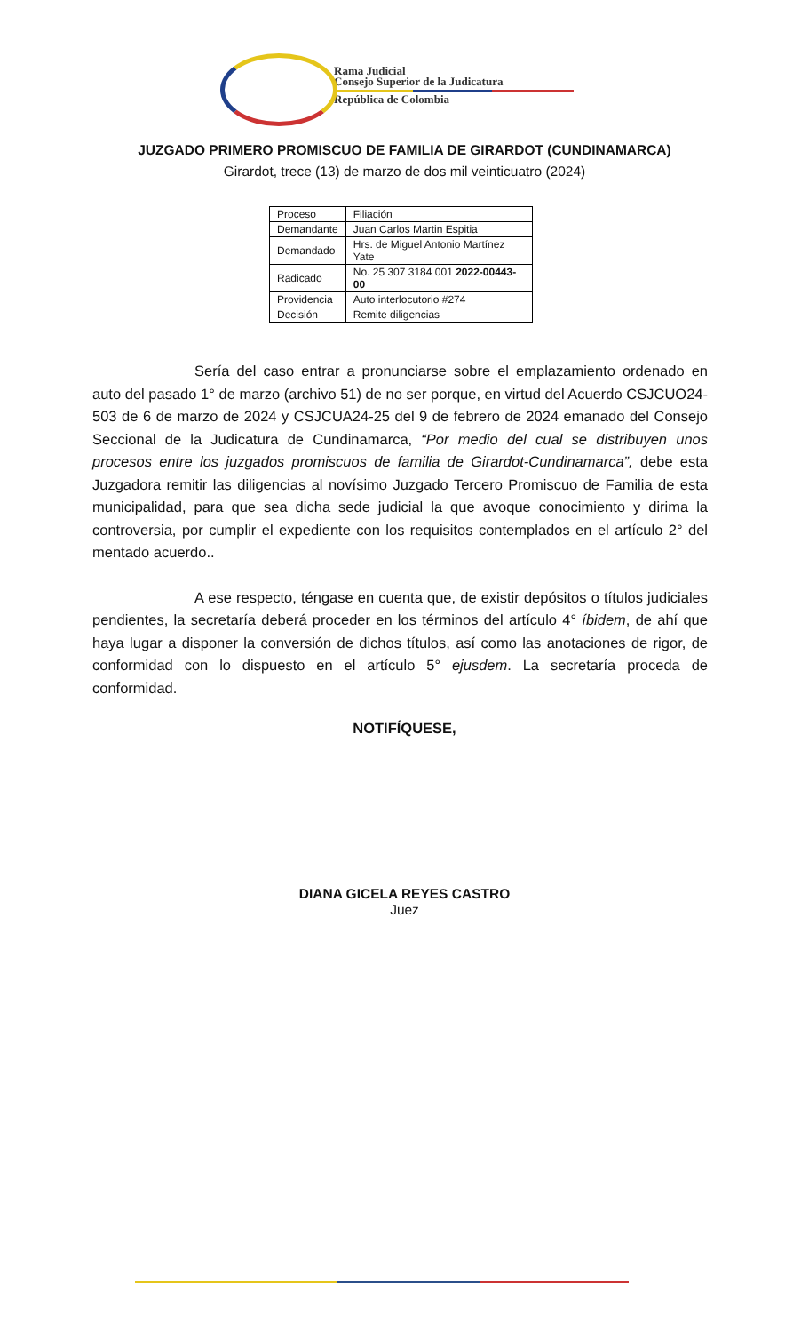Rama Judicial
Consejo Superior de la Judicatura
República de Colombia
JUZGADO PRIMERO PROMISCUO DE FAMILIA DE GIRARDOT (CUNDINAMARCA)
Girardot, trece (13) de marzo de dos mil veinticuatro (2024)
| Proceso | Filiación |
| Demandante | Juan Carlos Martin Espitia |
| Demandado | Hrs. de Miguel Antonio Martínez Yate |
| Radicado | No. 25 307 3184 001 2022-00443-00 |
| Providencia | Auto interlocutorio #274 |
| Decisión | Remite diligencias |
Sería del caso entrar a pronunciarse sobre el emplazamiento ordenado en auto del pasado 1° de marzo (archivo 51) de no ser porque, en virtud del Acuerdo CSJCUO24-503 de 6 de marzo de 2024 y CSJCUA24-25 del 9 de febrero de 2024 emanado del Consejo Seccional de la Judicatura de Cundinamarca, “Por medio del cual se distribuyen unos procesos entre los juzgados promiscuos de familia de Girardot-Cundinamarca”, debe esta Juzgadora remitir las diligencias al novísimo Juzgado Tercero Promiscuo de Familia de esta municipalidad, para que sea dicha sede judicial la que avoque conocimiento y dirima la controversia, por cumplir el expediente con los requisitos contemplados en el artículo 2° del mentado acuerdo..
A ese respecto, téngase en cuenta que, de existir depósitos o títulos judiciales pendientes, la secretaría deberá proceder en los términos del artículo 4° íbidem, de ahí que haya lugar a disponer la conversión de dichos títulos, así como las anotaciones de rigor, de conformidad con lo dispuesto en el artículo 5° ejusdem. La secretaría proceda de conformidad.
NOTIFÍQUESE,
DIANA GICELA REYES CASTRO
Juez